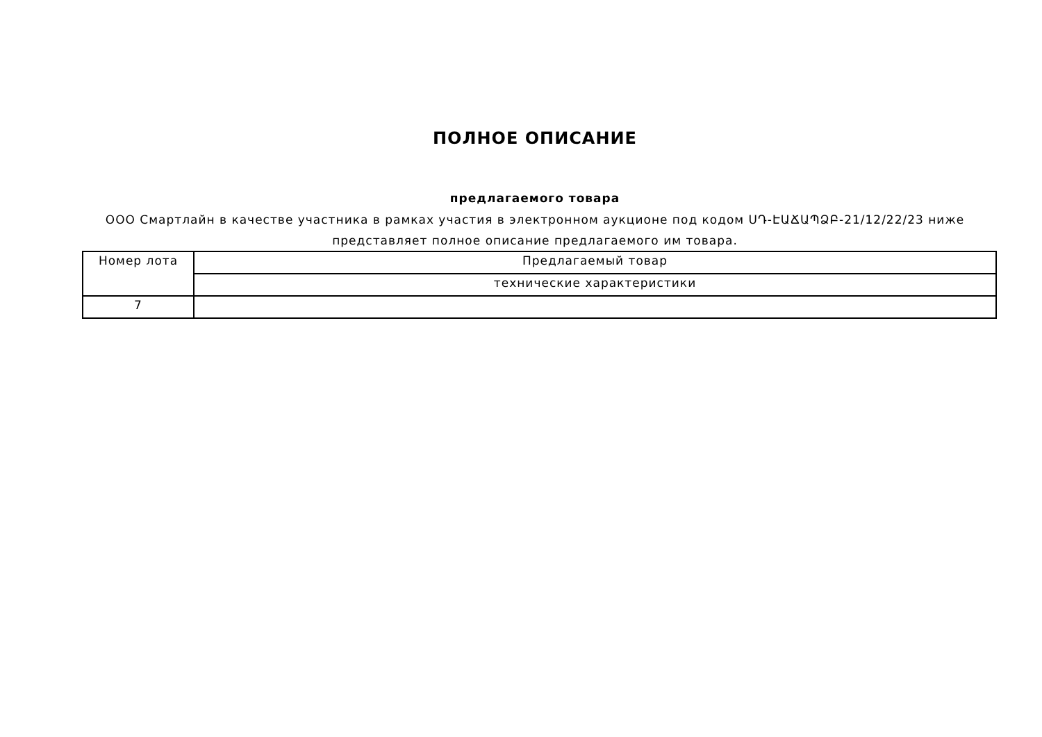ПОЛНОЕ ОПИСАНИЕ
предлагаемого товара
ООО Смартлайн в качестве участника в рамках участия в электронном аукционе под кодом ՍԴ-ԷԱՃԱՊՁԲ-21/12/22/23 ниже представляет полное описание предлагаемого им товара.
| Номер лота | Предлагаемый товар |
| | технические характеристики |
| 7 | |